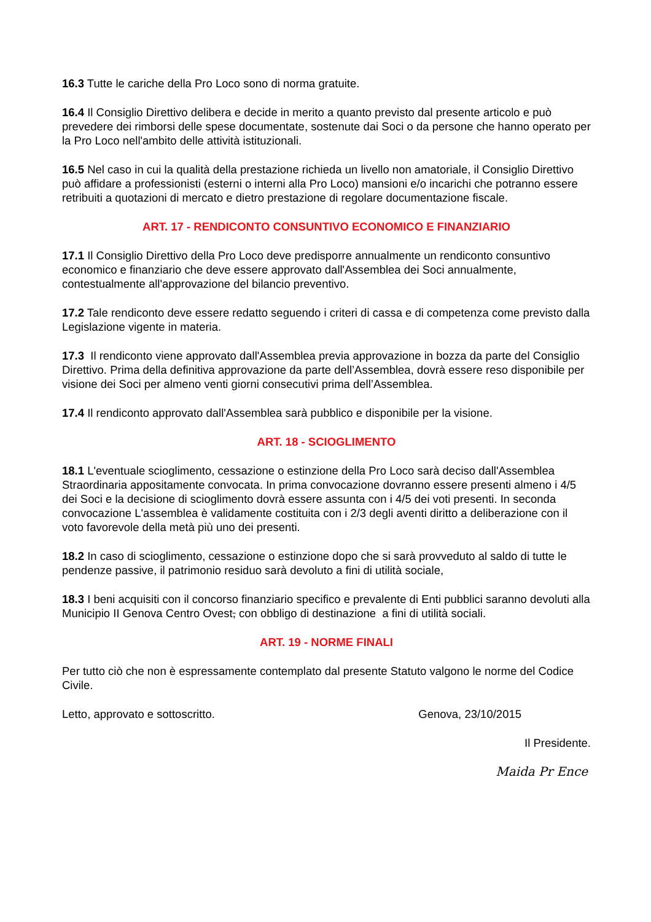16.3 Tutte le cariche della Pro Loco sono di norma gratuite.
16.4 Il Consiglio Direttivo delibera e decide in merito a quanto previsto dal presente articolo e può prevedere dei rimborsi delle spese documentate, sostenute dai Soci o da persone che hanno operato per la Pro Loco nell'ambito delle attività istituzionali.
16.5 Nel caso in cui la qualità della prestazione richieda un livello non amatoriale, il Consiglio Direttivo può affidare a professionisti (esterni o interni alla Pro Loco) mansioni e/o incarichi che potranno essere retribuiti a quotazioni di mercato e dietro prestazione di regolare documentazione fiscale.
ART. 17 - RENDICONTO CONSUNTIVO ECONOMICO E FINANZIARIO
17.1 Il Consiglio Direttivo della Pro Loco deve predisporre annualmente un rendiconto consuntivo economico e finanziario che deve essere approvato dall'Assemblea dei Soci annualmente, contestualmente all'approvazione del bilancio preventivo.
17.2 Tale rendiconto deve essere redatto seguendo i criteri di cassa e di competenza come previsto dalla Legislazione vigente in materia.
17.3 Il rendiconto viene approvato dall'Assemblea previa approvazione in bozza da parte del Consiglio Direttivo. Prima della definitiva approvazione da parte dell’Assemblea, dovrà essere reso disponibile per visione dei Soci per almeno venti giorni consecutivi prima dell’Assemblea.
17.4 Il rendiconto approvato dall'Assemblea sarà pubblico e disponibile per la visione.
ART. 18 - SCIOGLIMENTO
18.1 L'eventuale scioglimento, cessazione o estinzione della Pro Loco sarà deciso dall'Assemblea Straordinaria appositamente convocata. In prima convocazione dovranno essere presenti almeno i 4/5 dei Soci e la decisione di scioglimento dovrà essere assunta con i 4/5 dei voti presenti. In seconda convocazione L'assemblea è validamente costituita con i 2/3 degli aventi diritto a deliberazione con il voto favorevole della metà più uno dei presenti.
18.2 In caso di scioglimento, cessazione o estinzione dopo che si sarà provveduto al saldo di tutte le pendenze passive, il patrimonio residuo sarà devoluto a fini di utilità sociale,
18.3 I beni acquisiti con il concorso finanziario specifico e prevalente di Enti pubblici saranno devoluti alla Municipio II Genova Centro Ovest, con obbligo di destinazione a fini di utilità sociali.
ART. 19 - NORME FINALI
Per tutto ciò che non è espressamente contemplato dal presente Statuto valgono le norme del Codice Civile.
Letto, approvato e sottoscritto. Genova, 23/10/2015
Il Presidente.
Maida Pr Ence